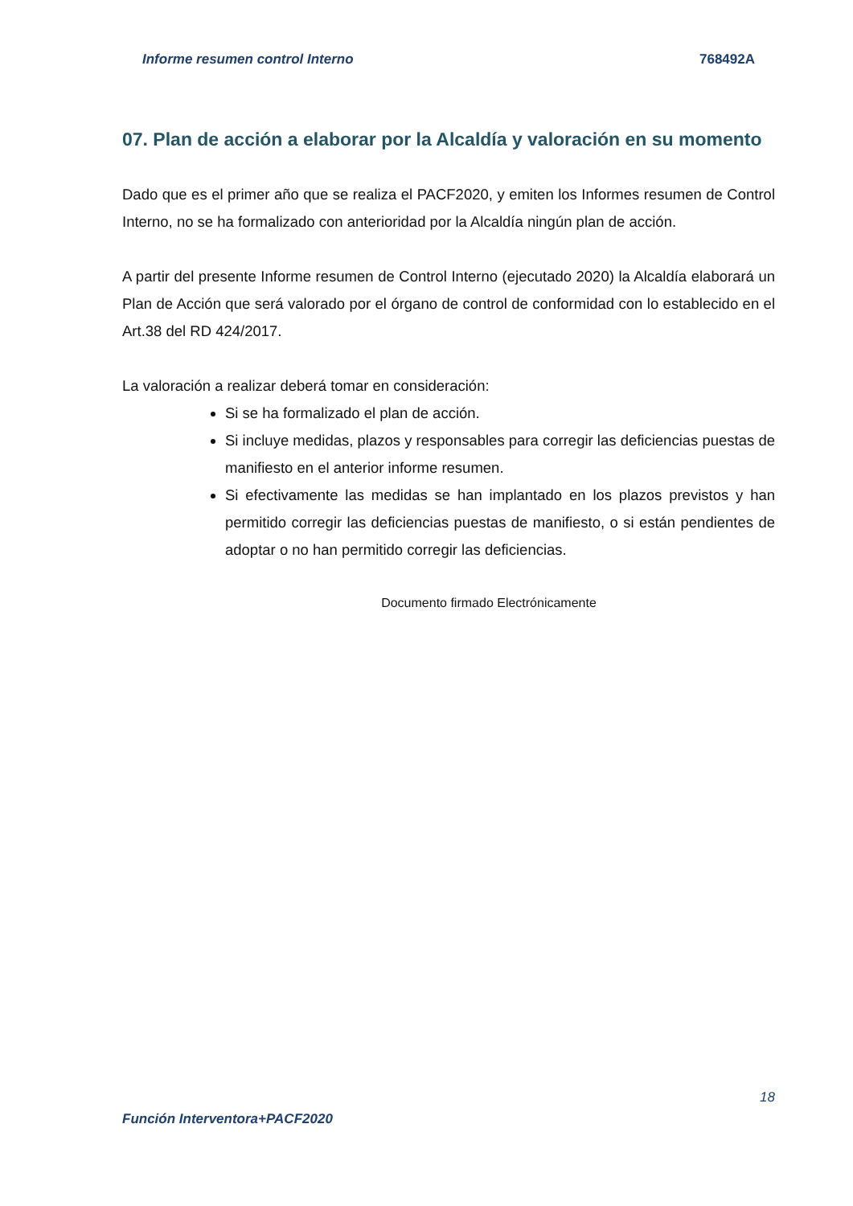Informe resumen control Interno 768492A
07. Plan de acción a elaborar por la Alcaldía y valoración en su momento
Dado que es el primer año que se realiza el PACF2020, y emiten los Informes resumen de Control Interno, no se ha formalizado con anterioridad por la Alcaldía ningún plan de acción.
A partir del presente Informe resumen de Control Interno (ejecutado 2020) la Alcaldía elaborará un Plan de Acción que será valorado por el órgano de control de conformidad con lo establecido en el Art.38 del RD 424/2017.
La valoración a realizar deberá tomar en consideración:
Si se ha formalizado el plan de acción.
Si incluye medidas, plazos y responsables para corregir las deficiencias puestas de manifiesto en el anterior informe resumen.
Si efectivamente las medidas se han implantado en los plazos previstos y han permitido corregir las deficiencias puestas de manifiesto, o si están pendientes de adoptar o no han permitido corregir las deficiencias.
Documento firmado Electrónicamente
18
Función Interventora+PACF2020